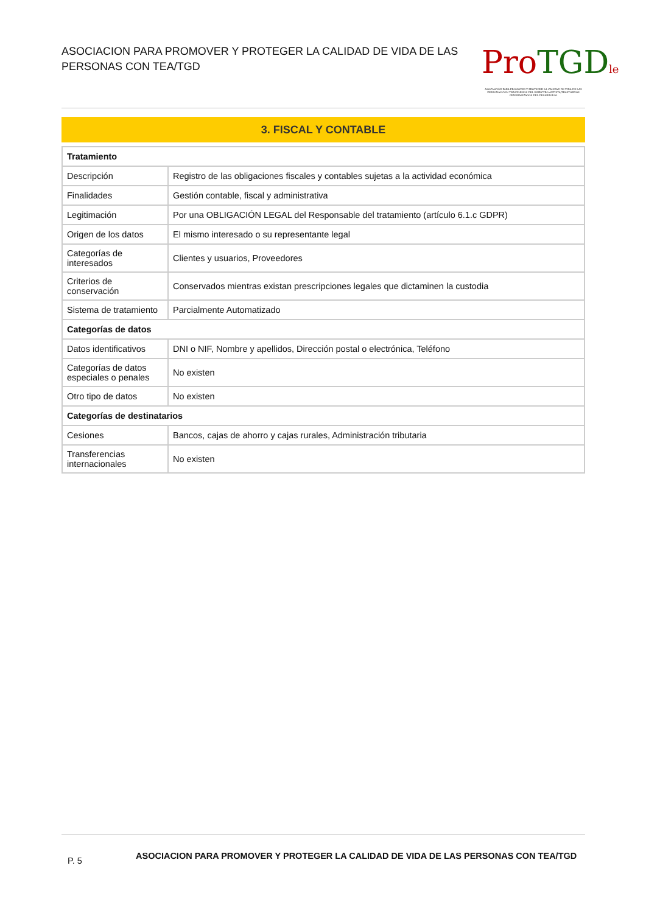ASOCIACION PARA PROMOVER Y PROTEGER LA CALIDAD DE VIDA DE LAS PERSONAS CON TEA/TGD
Pro TGD le
ASOCIACIÓN PARA PROMOVER Y PROTEGER LA CALIDAD DE VIDA DE LAS PERSONAS CON TRASTORNOS DEL ESPECTRO AUTISTA/TRASTORNOS GENERALIZADOS DEL DESARROLLO
3. FISCAL Y CONTABLE
| Tratamiento | |
| --- | --- |
| Descripción | Registro de las obligaciones fiscales y contables sujetas a la actividad económica |
| Finalidades | Gestión contable, fiscal y administrativa |
| Legitimación | Por una OBLIGACIÓN LEGAL del Responsable del tratamiento (artículo 6.1.c GDPR) |
| Origen de los datos | El mismo interesado o su representante legal |
| Categorías de interesados | Clientes y usuarios, Proveedores |
| Criterios de conservación | Conservados mientras existan prescripciones legales que dictaminen la custodia |
| Sistema de tratamiento | Parcialmente Automatizado |
| Categorías de datos | |
| Datos identificativos | DNI o NIF, Nombre y apellidos, Dirección postal o electrónica, Teléfono |
| Categorías de datos especiales o penales | No existen |
| Otro tipo de datos | No existen |
| Categorías de destinatarios | |
| Cesiones | Bancos, cajas de ahorro y cajas rurales, Administración tributaria |
| Transferencias internacionales | No existen |
P. 5
ASOCIACION PARA PROMOVER Y PROTEGER LA CALIDAD DE VIDA DE LAS PERSONAS CON TEA/TGD